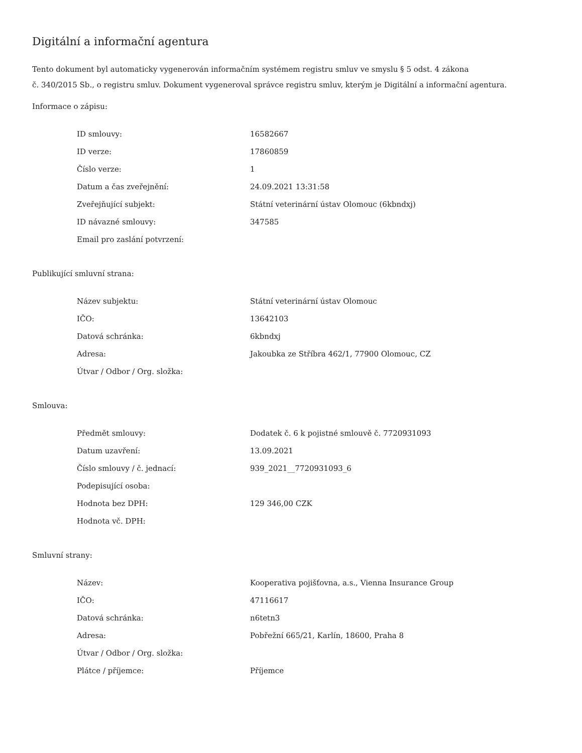Digitální a informační agentura
Tento dokument byl automaticky vygenerován informačním systémem registru smluv ve smyslu § 5 odst. 4 zákona
č. 340/2015 Sb., o registru smluv. Dokument vygeneroval správce registru smluv, kterým je Digitální a informační agentura.
Informace o zápisu:
| ID smlouvy: | 16582667 |
| ID verze: | 17860859 |
| Číslo verze: | 1 |
| Datum a čas zveřejnění: | 24.09.2021 13:31:58 |
| Zveřejňující subjekt: | Státní veterinární ústav Olomouc (6kbndxj) |
| ID návazné smlouvy: | 347585 |
| Email pro zaslání potvrzení: | |
Publikující smluvní strana:
| Název subjektu: | Státní veterinární ústav Olomouc |
| IČO: | 13642103 |
| Datová schránka: | 6kbndxj |
| Adresa: | Jakoubka ze Stříbra 462/1, 77900 Olomouc, CZ |
| Útvar / Odbor / Org. složka: | |
Smlouva:
| Předmět smlouvy: | Dodatek č. 6 k pojistné smlouvě č. 7720931093 |
| Datum uzavření: | 13.09.2021 |
| Číslo smlouvy / č. jednací: | 939_2021__7720931093_6 |
| Podepisující osoba: | |
| Hodnota bez DPH: | 129 346,00 CZK |
| Hodnota vč. DPH: | |
Smluvní strany:
| Název: | Kooperativa pojišťovna, a.s., Vienna Insurance Group |
| IČO: | 47116617 |
| Datová schránka: | n6tetn3 |
| Adresa: | Pobřežní 665/21, Karlín, 18600, Praha 8 |
| Útvar / Odbor / Org. složka: | |
| Plátce / příjemce: | Příjemce |